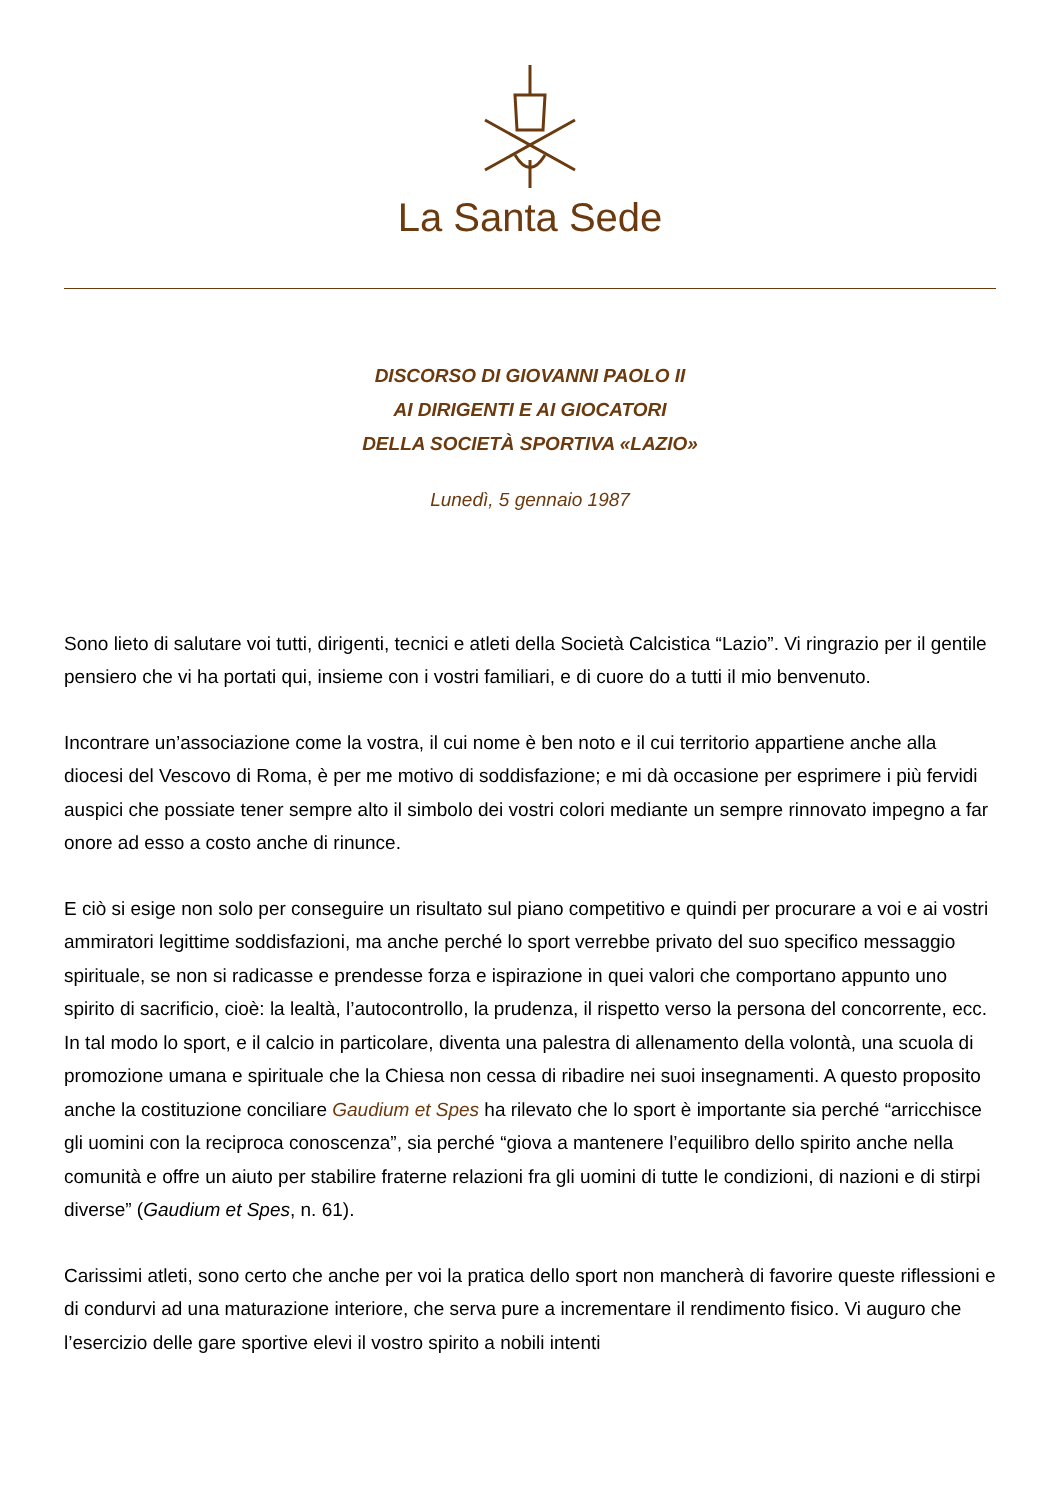La Santa Sede
DISCORSO DI GIOVANNI PAOLO II
AI DIRIGENTI E AI GIOCATORI
DELLA SOCIETÀ SPORTIVA «LAZIO»
Lunedì, 5 gennaio 1987
Sono lieto di salutare voi tutti, dirigenti, tecnici e atleti della Società Calcistica “Lazio”. Vi ringrazio per il gentile pensiero che vi ha portati qui, insieme con i vostri familiari, e di cuore do a tutti il mio benvenuto.
Incontrare un’associazione come la vostra, il cui nome è ben noto e il cui territorio appartiene anche alla diocesi del Vescovo di Roma, è per me motivo di soddisfazione; e mi dà occasione per esprimere i più fervidi auspici che possiate tener sempre alto il simbolo dei vostri colori mediante un sempre rinnovato impegno a far onore ad esso a costo anche di rinunce.
E ciò si esige non solo per conseguire un risultato sul piano competitivo e quindi per procurare a voi e ai vostri ammiratori legittime soddisfazioni, ma anche perché lo sport verrebbe privato del suo specifico messaggio spirituale, se non si radicasse e prendesse forza e ispirazione in quei valori che comportano appunto uno spirito di sacrificio, cioè: la lealtà, l’autocontrollo, la prudenza, il rispetto verso la persona del concorrente, ecc. In tal modo lo sport, e il calcio in particolare, diventa una palestra di allenamento della volontà, una scuola di promozione umana e spirituale che la Chiesa non cessa di ribadire nei suoi insegnamenti. A questo proposito anche la costituzione conciliare Gaudium et Spes ha rilevato che lo sport è importante sia perché “arricchisce gli uomini con la reciproca conoscenza”, sia perché “giova a mantenere l’equilibro dello spirito anche nella comunità e offre un aiuto per stabilire fraterne relazioni fra gli uomini di tutte le condizioni, di nazioni e di stirpi diverse” (Gaudium et Spes, n. 61).
Carissimi atleti, sono certo che anche per voi la pratica dello sport non mancherà di favorire queste riflessioni e di condurvi ad una maturazione interiore, che serva pure a incrementare il rendimento fisico. Vi auguro che l’esercizio delle gare sportive elevi il vostro spirito a nobili intenti